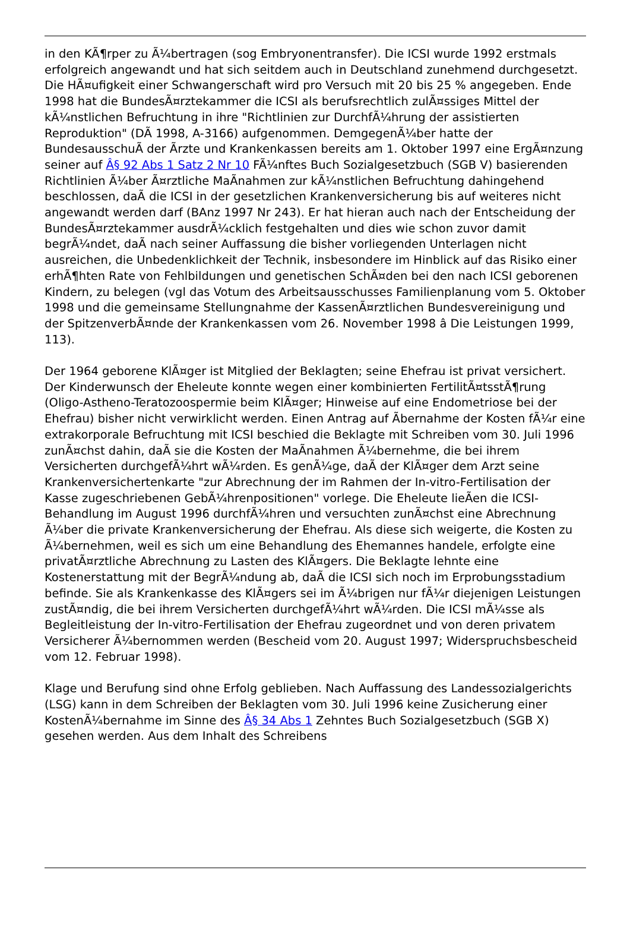in den KÃ¶rper zu Ã¼bertragen (sog Embryonentransfer). Die ICSI wurde 1992 erstmals erfolgreich angewandt und hat sich seitdem auch in Deutschland zunehmend durchgesetzt. Die HÃ¤ufigkeit einer Schwangerschaft wird pro Versuch mit 20 bis 25 % angegeben. Ende 1998 hat die BundesÃ¤rztekammer die ICSI als berufsrechtlich zulÃ¤ssiges Mittel der kÃ¼nstlichen Befruchtung in ihre "Richtlinien zur DurchfÃ¼hrung der assistierten Reproduktion" (DÃ 1998, A-3166) aufgenommen. DemgegenÃ¼ber hatte der BundesausschuÃ der Ãrzte und Krankenkassen bereits am 1. Oktober 1997 eine ErgÃ¤nzung seiner auf Â§ 92 Abs 1 Satz 2 Nr 10 FÃ¼nftes Buch Sozialgesetzbuch (SGB V) basierenden Richtlinien Ã¼ber Ã¤rztliche MaÃnahmen zur kÃ¼nstlichen Befruchtung dahingehend beschlossen, daÃ die ICSI in der gesetzlichen Krankenversicherung bis auf weiteres nicht angewandt werden darf (BAnz 1997 Nr 243). Er hat hieran auch nach der Entscheidung der BundesÃ¤rztekammer ausdrÃ¼cklich festgehalten und dies wie schon zuvor damit begrÃ¼ndet, daÃ nach seiner Auffassung die bisher vorliegenden Unterlagen nicht ausreichen, die Unbedenklichkeit der Technik, insbesondere im Hinblick auf das Risiko einer erhÃ¶hten Rate von Fehlbildungen und genetischen SchÃ¤den bei den nach ICSI geborenen Kindern, zu belegen (vgl das Votum des Arbeitsausschusses Familienplanung vom 5. Oktober 1998 und die gemeinsame Stellungnahme der KassenÃ¤rztlichen Bundesvereinigung und der SpitzenverbÃ¤nde der Krankenkassen vom 26. November 1998 â Die Leistungen 1999, 113).
Der 1964 geborene KlÃ¤ger ist Mitglied der Beklagten; seine Ehefrau ist privat versichert. Der Kinderwunsch der Eheleute konnte wegen einer kombinierten FertilitÃ¤tsstÃ¶rung (Oligo-Astheno-Teratozoospermie beim KlÃ¤ger; Hinweise auf eine Endometriose bei der Ehefrau) bisher nicht verwirklicht werden. Einen Antrag auf Ãbernahme der Kosten fÃ¼r eine extrakorporale Befruchtung mit ICSI beschied die Beklagte mit Schreiben vom 30. Juli 1996 zunÃ¤chst dahin, daÃ sie die Kosten der MaÃnahmen Ã¼bernehme, die bei ihrem Versicherten durchgefÃ¼hrt wÃ¼rden. Es genÃ¼ge, daÃ der KlÃ¤ger dem Arzt seine Krankenversichertenkarte "zur Abrechnung der im Rahmen der In-vitro-Fertilisation der Kasse zugeschriebenen GebÃ¼hrenpositionen" vorlege. Die Eheleute lieÃen die ICSI-Behandlung im August 1996 durchfÃ¼hren und versuchten zunÃ¤chst eine Abrechnung Ã¼ber die private Krankenversicherung der Ehefrau. Als diese sich weigerte, die Kosten zu Ã¼bernehmen, weil es sich um eine Behandlung des Ehemannes handele, erfolgte eine privatÃ¤rztliche Abrechnung zu Lasten des KlÃ¤gers. Die Beklagte lehnte eine Kostenerstattung mit der BegrÃ¼ndung ab, daÃ die ICSI sich noch im Erprobungsstadium befinde. Sie als Krankenkasse des KlÃ¤gers sei im Ã¼brigen nur fÃ¼r diejenigen Leistungen zustÃ¤ndig, die bei ihrem Versicherten durchgefÃ¼hrt wÃ¼rden. Die ICSI mÃ¼sse als Begleitleistung der In-vitro-Fertilisation der Ehefrau zugeordnet und von deren privatem Versicherer Ã¼bernommen werden (Bescheid vom 20. August 1997; Widerspruchsbescheid vom 12. Februar 1998).
Klage und Berufung sind ohne Erfolg geblieben. Nach Auffassung des Landessozialgerichts (LSG) kann in dem Schreiben der Beklagten vom 30. Juli 1996 keine Zusicherung einer KostenÃ¼bernahme im Sinne des Â§ 34 Abs 1 Zehntes Buch Sozialgesetzbuch (SGB X) gesehen werden. Aus dem Inhalt des Schreibens